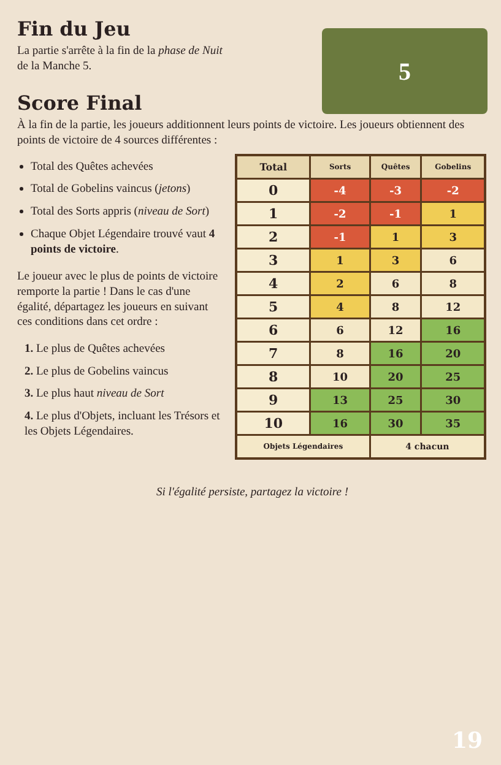Fin du Jeu
La partie s'arrête à la fin de la phase de Nuit
de la Manche 5.
Score Final
5
À la fin de la partie, les joueurs additionnent leurs points de victoire. Les joueurs obtiennent des points de victoire de 4 sources différentes :
Total des Quêtes achevées
Total de Gobelins vaincus (jetons)
Total des Sorts appris (niveau de Sort)
Chaque Objet Légendaire trouvé vaut 4 points de victoire.
Le joueur avec le plus de points de victoire remporte la partie ! Dans le cas d'une égalité, départagez les joueurs en suivant ces conditions dans cet ordre :
1. Le plus de Quêtes achevées
2. Le plus de Gobelins vaincus
3. Le plus haut niveau de Sort
4. Le plus d'Objets, incluant les Trésors et les Objets Légendaires.
| Total | Sorts | Quêtes | Gobelins |
| --- | --- | --- | --- |
| 0 | -4 | -3 | -2 |
| 1 | -2 | -1 | 1 |
| 2 | -1 | 1 | 3 |
| 3 | 1 | 3 | 6 |
| 4 | 2 | 6 | 8 |
| 5 | 4 | 8 | 12 |
| 6 | 6 | 12 | 16 |
| 7 | 8 | 16 | 20 |
| 8 | 10 | 20 | 25 |
| 9 | 13 | 25 | 30 |
| 10 | 16 | 30 | 35 |
| Objets Légendaires | | 4 chacun | |
Si l'égalité persiste, partagez la victoire !
19